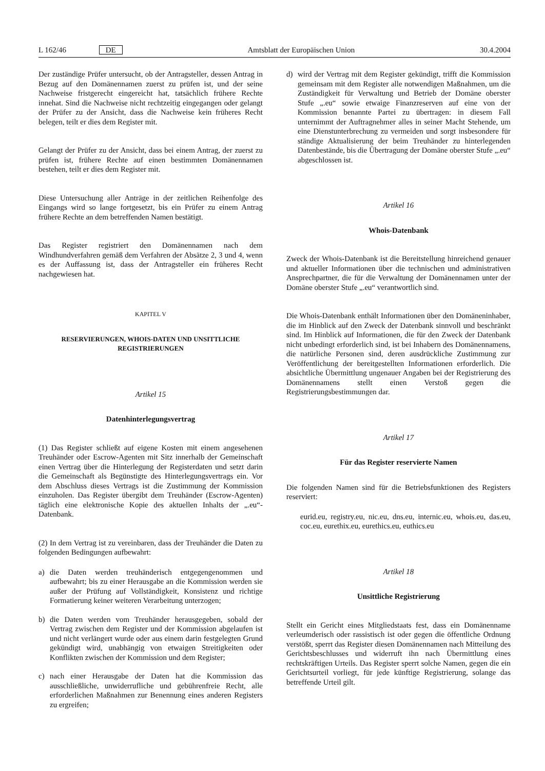L 162/46 DE Amtsblatt der Europäischen Union 30.4.2004
Der zuständige Prüfer untersucht, ob der Antragsteller, dessen Antrag in Bezug auf den Domänennamen zuerst zu prüfen ist, und der seine Nachweise fristgerecht eingereicht hat, tatsächlich frühere Rechte innehat. Sind die Nachweise nicht rechtzeitig eingegangen oder gelangt der Prüfer zu der Ansicht, dass die Nachweise kein früheres Recht belegen, teilt er dies dem Register mit.
Gelangt der Prüfer zu der Ansicht, dass bei einem Antrag, der zuerst zu prüfen ist, frühere Rechte auf einen bestimmten Domänennamen bestehen, teilt er dies dem Register mit.
Diese Untersuchung aller Anträge in der zeitlichen Reihenfolge des Eingangs wird so lange fortgesetzt, bis ein Prüfer zu einem Antrag frühere Rechte an dem betreffenden Namen bestätigt.
Das Register registriert den Domänennamen nach dem Windhundverfahren gemäß dem Verfahren der Absätze 2, 3 und 4, wenn es der Auffassung ist, dass der Antragsteller ein früheres Recht nachgewiesen hat.
KAPITEL V
RESERVIERUNGEN, WHOIS-DATEN UND UNSITTLICHE REGISTRIERUNGEN
Artikel 15
Datenhinterlegungsvertrag
(1) Das Register schließt auf eigene Kosten mit einem angesehenen Treuhänder oder Escrow-Agenten mit Sitz innerhalb der Gemeinschaft einen Vertrag über die Hinterlegung der Registerdaten und setzt darin die Gemeinschaft als Begünstigte des Hinterlegungsvertrags ein. Vor dem Abschluss dieses Vertrags ist die Zustimmung der Kommission einzuholen. Das Register übergibt dem Treuhänder (Escrow-Agenten) täglich eine elektronische Kopie des aktuellen Inhalts der „.eu“-Datenbank.
(2) In dem Vertrag ist zu vereinbaren, dass der Treuhänder die Daten zu folgenden Bedingungen aufbewahrt:
a) die Daten werden treuhänderisch entgegengenommen und aufbewahrt; bis zu einer Herausgabe an die Kommission werden sie außer der Prüfung auf Vollständigkeit, Konsistenz und richtige Formatierung keiner weiteren Verarbeitung unterzogen;
b) die Daten werden vom Treuhänder herausgegeben, sobald der Vertrag zwischen dem Register und der Kommission abgelaufen ist und nicht verlängert wurde oder aus einem darin festgelegten Grund gekündigt wird, unabhängig von etwaigen Streitigkeiten oder Konflikten zwischen der Kommission und dem Register;
c) nach einer Herausgabe der Daten hat die Kommission das ausschließliche, unwiderrufliche und gebührenfreie Recht, alle erforderlichen Maßnahmen zur Benennung eines anderen Registers zu ergreifen;
d) wird der Vertrag mit dem Register gekündigt, trifft die Kommission gemeinsam mit dem Register alle notwendigen Maßnahmen, um die Zuständigkeit für Verwaltung und Betrieb der Domäne oberster Stufe „.eu“ sowie etwaige Finanzreserven auf eine von der Kommission benannte Partei zu übertragen: in diesem Fall unternimmt der Auftragnehmer alles in seiner Macht Stehende, um eine Dienstunterbrechung zu vermeiden und sorgt insbesondere für ständige Aktualisierung der beim Treuhänder zu hinterlegenden Datenbestände, bis die Übertragung der Domäne oberster Stufe „.eu“ abgeschlossen ist.
Artikel 16
Whois-Datenbank
Zweck der Whois-Datenbank ist die Bereitstellung hinreichend genauer und aktueller Informationen über die technischen und administrativen Ansprechpartner, die für die Verwaltung der Domänennamen unter der Domäne oberster Stufe „.eu“ verantwortlich sind.
Die Whois-Datenbank enthält Informationen über den Domäneninhaber, die im Hinblick auf den Zweck der Datenbank sinnvoll und beschränkt sind. Im Hinblick auf Informationen, die für den Zweck der Datenbank nicht unbedingt erforderlich sind, ist bei Inhabern des Domänennamens, die natürliche Personen sind, deren ausdrückliche Zustimmung zur Veröffentlichung der bereitgestellten Informationen erforderlich. Die absichtliche Übermittlung ungenauer Angaben bei der Registrierung des Domänennamens stellt einen Verstoß gegen die Registrierungsbestimmungen dar.
Artikel 17
Für das Register reservierte Namen
Die folgenden Namen sind für die Betriebsfunktionen des Registers reserviert:
eurid.eu, registry.eu, nic.eu, dns.eu, internic.eu, whois.eu, das.eu, coc.eu, eurethix.eu, eurethics.eu, euthics.eu
Artikel 18
Unsittliche Registrierung
Stellt ein Gericht eines Mitgliedstaats fest, dass ein Domänenname verleumderisch oder rassistisch ist oder gegen die öffentliche Ordnung verstößt, sperrt das Register diesen Domänennamen nach Mitteilung des Gerichtsbeschlusses und widerruft ihn nach Übermittlung eines rechtskräftigen Urteils. Das Register sperrt solche Namen, gegen die ein Gerichtsurteil vorliegt, für jede künftige Registrierung, solange das betreffende Urteil gilt.